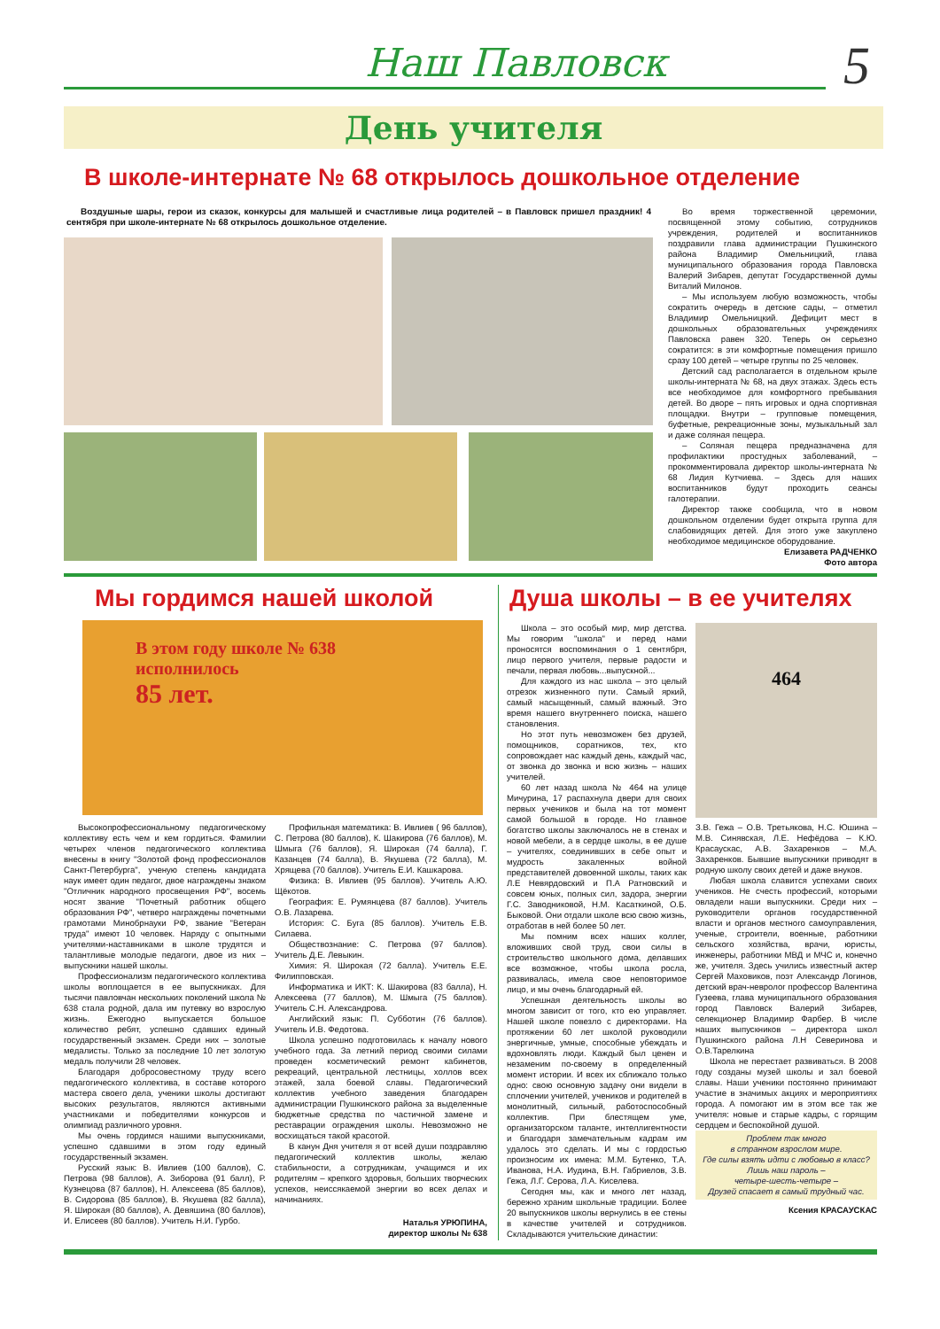Наш Павловск 5
День учителя
В школе-интернате № 68 открылось дошкольное отделение
Воздушные шары, герои из сказок, конкурсы для малышей и счастливые лица родителей – в Павловск пришел праздник! 4 сентября при школе-интернате № 68 открылось дошкольное отделение.
Во время торжественной церемонии, посвященной этому событию, сотрудников учреждения, родителей и воспитанников поздравили глава администрации Пушкинского района Владимир Омельницкий, глава муниципального образования города Павловска Валерий Зибарев, депутат Государственной думы Виталий Милонов.
– Мы используем любую возможность, чтобы сократить очередь в детские сады, – отметил Владимир Омельницкий. Дефицит мест в дошкольных образовательных учреждениях Павловска равен 320. Теперь он серьезно сократится: в эти комфортные помещения пришло сразу 100 детей – четыре группы по 25 человек.
Детский сад располагается в отдельном крыле школы-интерната № 68, на двух этажах. Здесь есть все необходимое для комфортного пребывания детей. Во дворе – пять игровых и одна спортивная площадки. Внутри – групповые помещения, буфетные, рекреационные зоны, музыкальный зал и даже соляная пещера.
– Соляная пещера предназначена для профилактики простудных заболеваний, – прокомментировала директор школы-интерната № 68 Лидия Кутчиева. – Здесь для наших воспитанников будут проходить сеансы галотерапии.
Директор также сообщила, что в новом дошкольном отделении будет открыта группа для слабовидящих детей. Для этого уже закуплено необходимое медицинское оборудование.
Елизавета РАДЧЕНКО
Фото автора
Мы гордимся нашей школой Душа школы – в ее учителях
В этом году школе № 638 исполнилось
85 лет.
Высокопрофессиональному педагогическому коллективу есть чем и кем гордиться. Фамилии четырех членов педагогического коллектива внесены в книгу "Золотой фонд профессионалов Санкт-Петербурга", ученую степень кандидата наук имеет один педагог, двое награждены знаком "Отличник народного просвещения РФ", восемь носят звание "Почетный работник общего образования РФ", четверо награждены почетными грамотами Минобрнауки РФ, звание "Ветеран труда" имеют 10 человек. Наряду с опытными учителями-наставниками в школе трудятся и талантливые молодые педагоги, двое из них – выпускники нашей школы.
Профессионализм педагогического коллектива школы воплощается в ее выпускниках. Для тысячи павловчан нескольких поколений школа № 638 стала родной, дала им путевку во взрослую жизнь. Ежегодно выпускается большое количество ребят, успешно сдавших единый государственный экзамен. Среди них – золотые медалисты. Только за последние 10 лет золотую медаль получили 28 человек.
Благодаря добросовестному труду всего педагогического коллектива, в составе которого мастера своего дела, ученики школы достигают высоких результатов, являются активными участниками и победителями конкурсов и олимпиад различного уровня.
Мы очень гордимся нашими выпускниками, успешно сдавшими в этом году единый государственный экзамен.
Русский язык: В. Ивлиев (100 баллов), С. Петрова (98 баллов), А. Зиборова (91 балл), Р. Кузнецова (87 баллов), Н. Алексеева (85 баллов), В. Сидорова (85 баллов), В. Якушева (82 балла), Я. Широкая (80 баллов), А. Девяшина (80 баллов), И. Елисеев (80 баллов). Учитель Н.И. Гурбо.
Профильная математика: В. Ивлиев ( 96 баллов), С. Петрова (80 баллов), К. Шакирова (76 баллов), М. Шмыга (76 баллов), Я. Широкая (74 балла), Г. Казанцев (74 балла), В. Якушева (72 балла), М. Хрящева (70 баллов). Учитель Е.И. Кашкарова.
Физика: В. Ивлиев (95 баллов). Учитель А.Ю. Щёкотов.
География: Е. Румянцева (87 баллов). Учитель О.В. Лазарева.
История: С. Буга (85 баллов). Учитель Е.В. Силаева.
Обществознание: С. Петрова (97 баллов). Учитель Д.Е. Левыкин.
Химия: Я. Широкая (72 балла). Учитель Е.Е. Филипповская.
Информатика и ИКТ: К. Шакирова (83 балла), Н. Алексеева (77 баллов), М. Шмыга (75 баллов). Учитель С.Н. Александрова.
Английский язык: П. Субботин (76 баллов). Учитель И.В. Федотова.
Школа успешно подготовилась к началу нового учебного года. За летний период своими силами проведен косметический ремонт кабинетов, рекреаций, центральной лестницы, холлов всех этажей, зала боевой славы. Педагогический коллектив учебного заведения благодарен администрации Пушкинского района за выделенные бюджетные средства по частичной замене и реставрации ограждения школы. Невозможно не восхищаться такой красотой.
В канун Дня учителя я от всей души поздравляю педагогический коллектив школы, желаю стабильности, а сотрудникам, учащимся и их родителям – крепкого здоровья, больших творческих успехов, неиссякаемой энергии во всех делах и начинаниях.
Наталья УРЮПИНА,
директор школы № 638
Школа – это особый мир, мир детства. Мы говорим "школа" и перед нами проносятся воспоминания о 1 сентября, лицо первого учителя, первые радости и печали, первая любовь...выпускной...
Для каждого из нас школа – это целый отрезок жизненного пути. Самый яркий, самый насыщенный, самый важный. Это время нашего внутреннего поиска, нашего становления.
Но этот путь невозможен без друзей, помощников, соратников, тех, кто сопровождает нас каждый день, каждый час, от звонка до звонка и всю жизнь – наших учителей.
60 лет назад школа № 464 на улице Мичурина, 17 распахнула двери для своих первых учеников и была на тот момент самой большой в городе. Но главное богатство школы заключалось не в стенах и новой мебели, а в сердце школы, в ее душе – учителях, соединивших в себе опыт и мудрость закаленных войной представителей довоенной школы, таких как Л.Е Невярдовский и П.А Ратновский и совсем юных, полных сил, задора, энергии Г.С. Заводниковой, Н.М. Касаткиной, О.Б. Быковой. Они отдали школе всю свою жизнь, отработав в ней более 50 лет.
Мы помним всех наших коллег, вложивших свой труд, свои силы в строительство школьного дома, делавших все возможное, чтобы школа росла, развивалась, имела свое неповторимое лицо, и мы очень благодарный ей.
Успешная деятельность школы во многом зависит от того, кто ею управляет. Нашей школе повезло с директорами. На протяжении 60 лет школой руководили энергичные, умные, способные убеждать и вдохновлять люди. Каждый был ценен и незаменим по-своему в определенный момент истории. И всех их сближало только одно: свою основную задачу они видели в сплочении учителей, учеников и родителей в монолитный, сильный, работоспособный коллектив. При блестящем уме, организаторском таланте, интеллигентности и благодаря замечательным кадрам им удалось это сделать. И мы с гордостью произносим их имена: М.М. Бутенко, Т.А. Иванова, Н.А. Иудина, В.Н. Габриелов, З.В. Гежа, Л.Г. Серова, Л.А. Киселева.
Сегодня мы, как и много лет назад, бережно храним школьные традиции. Более 20 выпускников школы вернулись в ее стены в качестве учителей и сотрудников. Складываются учительские династии:
464
З.В. Гежа – О.В. Третьякова, Н.С. Юшина – М.В. Синявская, Л.Е. Нефёдова – К.Ю. Красаускас, А.В. Захаренков – М.А. Захаренков. Бывшие выпускники приводят в родную школу своих детей и даже внуков.
Любая школа славится успехами своих учеников. Не счесть профессий, которыми овладели наши выпускники. Среди них – руководители органов государственной власти и органов местного самоуправления, ученые, строители, военные, работники сельского хозяйства, врачи, юристы, инженеры, работники МВД и МЧС и, конечно же, учителя. Здесь учились известный актер Сергей Маховиков, поэт Александр Логинов, детский врач-невролог профессор Валентина Гузеева, глава муниципального образования город Павловск Валерий Зибарев, селекционер Владимир Фарбер. В числе наших выпускников – директора школ Пушкинского района Л.Н Северинова и О.В.Тарелкина
Школа не перестает развиваться. В 2008 году созданы музей школы и зал боевой славы. Наши ученики постоянно принимают участие в значимых акциях и мероприятиях города. А помогают им в этом все так же учителя: новые и старые кадры, с горящим сердцем и беспокойной душой.
Проблем так много
в странном взрослом мире.
Где силы взять идти с любовью в класс?
Лишь наш пароль –
четыре-шесть-четыре –
Друзей спасает в самый трудный час.
Ксения КРАСАУСКАС